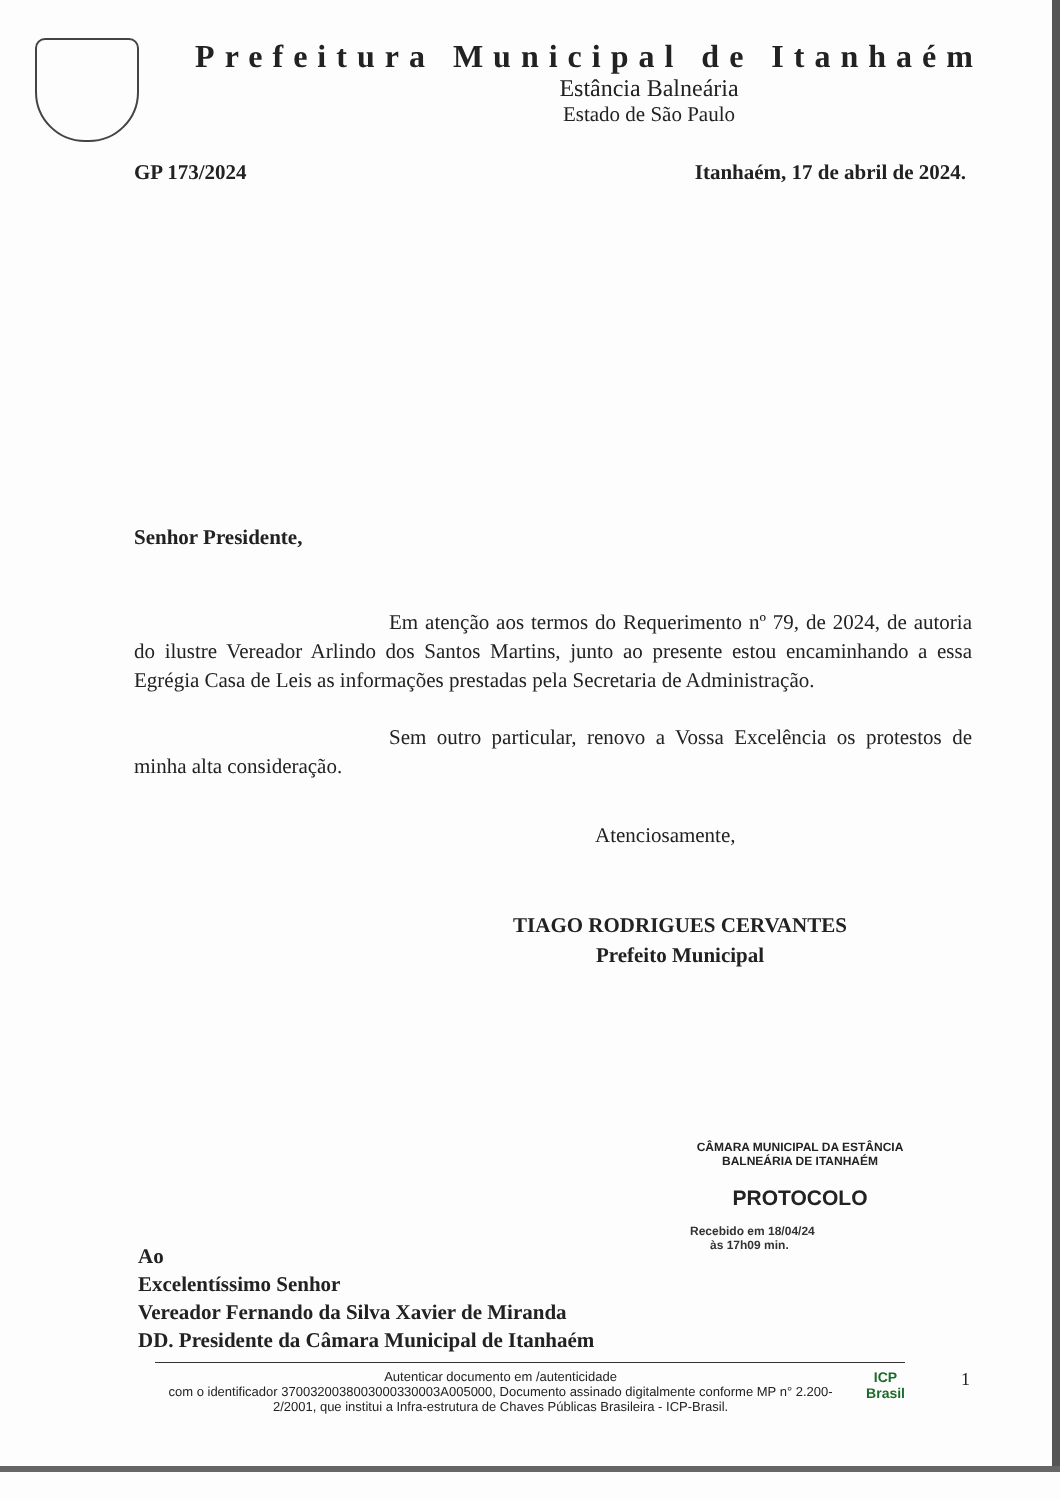Prefeitura Municipal de Itanhaém
Estância Balneária
Estado de São Paulo
GP 173/2024 Itanhaém, 17 de abril de 2024.
Senhor Presidente,
Em atenção aos termos do Requerimento nº 79, de 2024, de autoria do ilustre Vereador Arlindo dos Santos Martins, junto ao presente estou encaminhando a essa Egrégia Casa de Leis as informações prestadas pela Secretaria de Administração.
Sem outro particular, renovo a Vossa Excelência os protestos de minha alta consideração.
Atenciosamente,
TIAGO RODRIGUES CERVANTES
Prefeito Municipal
CÂMARA MUNICIPAL DA ESTÂNCIA BALNEÁRIA DE ITANHAÉM
PROTOCOLO
Recebido em 18/04/24
às 17h09 min.
Ao
Excelentíssimo Senhor
Vereador Fernando da Silva Xavier de Miranda
DD. Presidente da Câmara Municipal de Itanhaém
Autenticar documento em /autenticidade
com o identificador 3700320038003000330003A005000, Documento assinado digitalmente conforme MP n° 2.200-2/2001, que institui a Infra-estrutura de Chaves Públicas Brasileira - ICP-Brasil.
ICP
Brasil
1